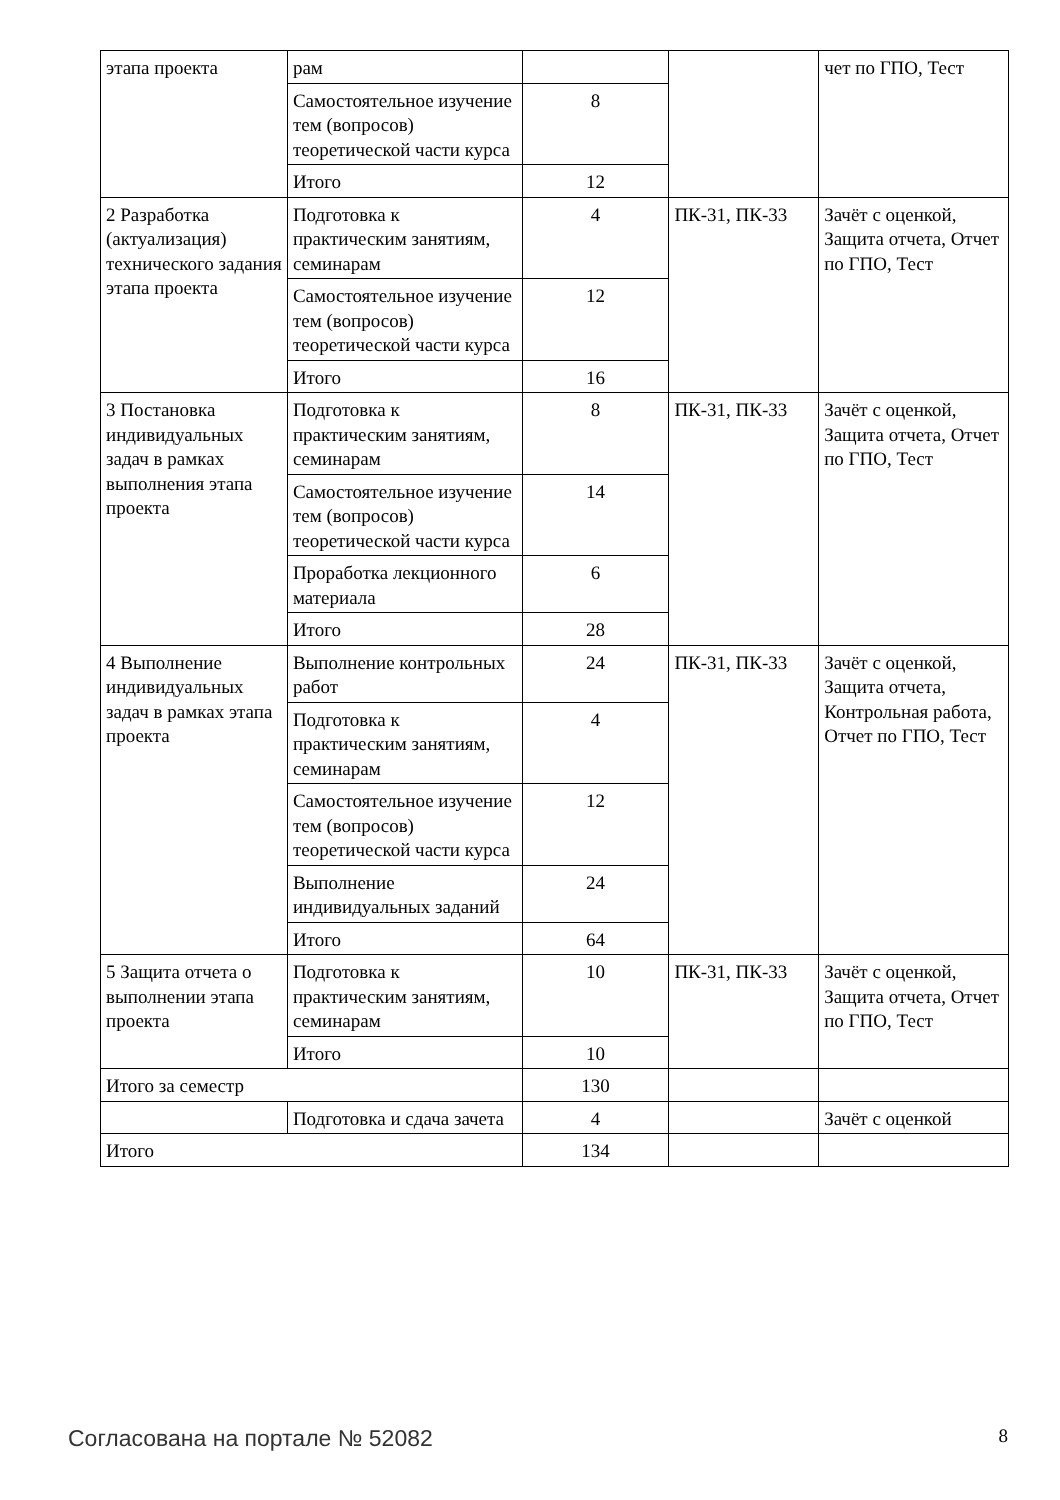| этапа проекта | рам | | | чет по ГПО, Тест |
| | Самостоятельное изучение тем (вопросов) теоретической части курса | 8 | | |
| | Итого | 12 | | |
| 2 Разработка (актуализация) технического задания этапа проекта | Подготовка к практическим занятиям, семинарам | 4 | ПК-31, ПК-33 | Зачёт с оценкой, Защита отчета, Отчет по ГПО, Тест |
| | Самостоятельное изучение тем (вопросов) теоретической части курса | 12 | | |
| | Итого | 16 | | |
| 3 Постановка индивидуальных задач в рамках выполнения этапа проекта | Подготовка к практическим занятиям, семинарам | 8 | ПК-31, ПК-33 | Зачёт с оценкой, Защита отчета, Отчет по ГПО, Тест |
| | Самостоятельное изучение тем (вопросов) теоретической части курса | 14 | | |
| | Проработка лекционного материала | 6 | | |
| | Итого | 28 | | |
| 4 Выполнение индивидуальных задач в рамках этапа проекта | Выполнение контрольных работ | 24 | ПК-31, ПК-33 | Зачёт с оценкой, Защита отчета, Контрольная работа, Отчет по ГПО, Тест |
| | Подготовка к практическим занятиям, семинарам | 4 | | |
| | Самостоятельное изучение тем (вопросов) теоретической части курса | 12 | | |
| | Выполнение индивидуальных заданий | 24 | | |
| | Итого | 64 | | |
| 5 Защита отчета о выполнении этапа проекта | Подготовка к практическим занятиям, семинарам | 10 | ПК-31, ПК-33 | Зачёт с оценкой, Защита отчета, Отчет по ГПО, Тест |
| | Итого | 10 | | |
| Итого за семестр | | 130 | | |
| | Подготовка и сдача зачета | 4 | | Зачёт с оценкой |
| Итого | | 134 | | |
Согласована на портале № 52082 8